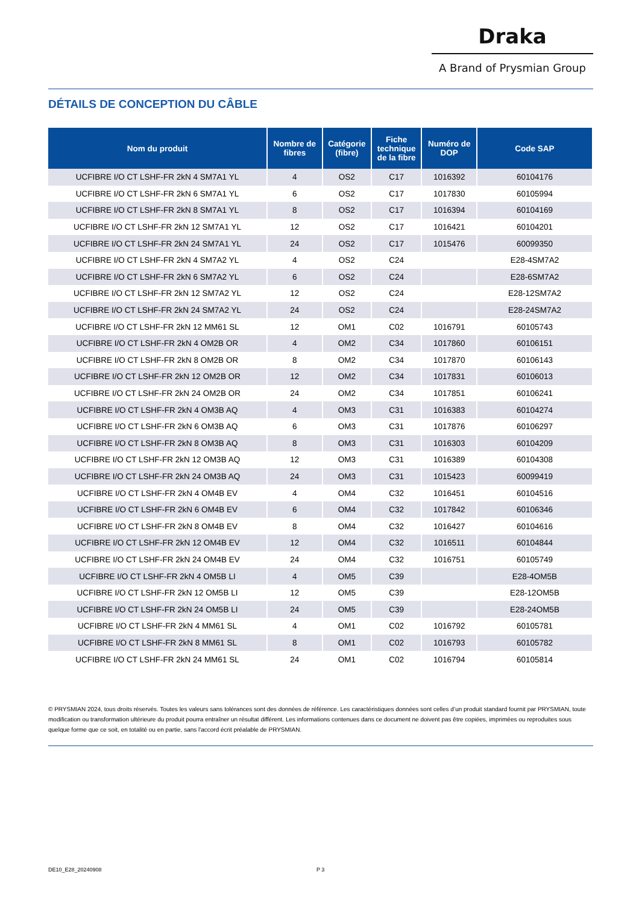Draka
A Brand of Prysmian Group
DÉTAILS DE CONCEPTION DU CÂBLE
| Nom du produit | Nombre de fibres | Catégorie (fibre) | Fiche technique de la fibre | Numéro de DOP | Code SAP |
| --- | --- | --- | --- | --- | --- |
| UCFIBRE I/O CT LSHF-FR 2kN 4 SM7A1 YL | 4 | OS2 | C17 | 1016392 | 60104176 |
| UCFIBRE I/O CT LSHF-FR 2kN 6 SM7A1 YL | 6 | OS2 | C17 | 1017830 | 60105994 |
| UCFIBRE I/O CT LSHF-FR 2kN 8 SM7A1 YL | 8 | OS2 | C17 | 1016394 | 60104169 |
| UCFIBRE I/O CT LSHF-FR 2kN 12 SM7A1 YL | 12 | OS2 | C17 | 1016421 | 60104201 |
| UCFIBRE I/O CT LSHF-FR 2kN 24 SM7A1 YL | 24 | OS2 | C17 | 1015476 | 60099350 |
| UCFIBRE I/O CT LSHF-FR 2kN 4 SM7A2 YL | 4 | OS2 | C24 | | E28-4SM7A2 |
| UCFIBRE I/O CT LSHF-FR 2kN 6 SM7A2 YL | 6 | OS2 | C24 | | E28-6SM7A2 |
| UCFIBRE I/O CT LSHF-FR 2kN 12 SM7A2 YL | 12 | OS2 | C24 | | E28-12SM7A2 |
| UCFIBRE I/O CT LSHF-FR 2kN 24 SM7A2 YL | 24 | OS2 | C24 | | E28-24SM7A2 |
| UCFIBRE I/O CT LSHF-FR 2kN 12 MM61 SL | 12 | OM1 | C02 | 1016791 | 60105743 |
| UCFIBRE I/O CT LSHF-FR 2kN 4 OM2B OR | 4 | OM2 | C34 | 1017860 | 60106151 |
| UCFIBRE I/O CT LSHF-FR 2kN 8 OM2B OR | 8 | OM2 | C34 | 1017870 | 60106143 |
| UCFIBRE I/O CT LSHF-FR 2kN 12 OM2B OR | 12 | OM2 | C34 | 1017831 | 60106013 |
| UCFIBRE I/O CT LSHF-FR 2kN 24 OM2B OR | 24 | OM2 | C34 | 1017851 | 60106241 |
| UCFIBRE I/O CT LSHF-FR 2kN 4 OM3B AQ | 4 | OM3 | C31 | 1016383 | 60104274 |
| UCFIBRE I/O CT LSHF-FR 2kN 6 OM3B AQ | 6 | OM3 | C31 | 1017876 | 60106297 |
| UCFIBRE I/O CT LSHF-FR 2kN 8 OM3B AQ | 8 | OM3 | C31 | 1016303 | 60104209 |
| UCFIBRE I/O CT LSHF-FR 2kN 12 OM3B AQ | 12 | OM3 | C31 | 1016389 | 60104308 |
| UCFIBRE I/O CT LSHF-FR 2kN 24 OM3B AQ | 24 | OM3 | C31 | 1015423 | 60099419 |
| UCFIBRE I/O CT LSHF-FR 2kN 4 OM4B EV | 4 | OM4 | C32 | 1016451 | 60104516 |
| UCFIBRE I/O CT LSHF-FR 2kN 6 OM4B EV | 6 | OM4 | C32 | 1017842 | 60106346 |
| UCFIBRE I/O CT LSHF-FR 2kN 8 OM4B EV | 8 | OM4 | C32 | 1016427 | 60104616 |
| UCFIBRE I/O CT LSHF-FR 2kN 12 OM4B EV | 12 | OM4 | C32 | 1016511 | 60104844 |
| UCFIBRE I/O CT LSHF-FR 2kN 24 OM4B EV | 24 | OM4 | C32 | 1016751 | 60105749 |
| UCFIBRE I/O CT LSHF-FR 2kN 4 OM5B LI | 4 | OM5 | C39 | | E28-4OM5B |
| UCFIBRE I/O CT LSHF-FR 2kN 12 OM5B LI | 12 | OM5 | C39 | | E28-12OM5B |
| UCFIBRE I/O CT LSHF-FR 2kN 24 OM5B LI | 24 | OM5 | C39 | | E28-24OM5B |
| UCFIBRE I/O CT LSHF-FR 2kN 4 MM61 SL | 4 | OM1 | C02 | 1016792 | 60105781 |
| UCFIBRE I/O CT LSHF-FR 2kN 8 MM61 SL | 8 | OM1 | C02 | 1016793 | 60105782 |
| UCFIBRE I/O CT LSHF-FR 2kN 24 MM61 SL | 24 | OM1 | C02 | 1016794 | 60105814 |
© PRYSMIAN 2024, tous droits réservés. Toutes les valeurs sans tolérances sont des données de référence. Les caractéristiques données sont celles d’un produit standard fournit par PRYSMIAN, toute modification ou transformation ultérieure du produit pourra entraîner un résultat différent. Les informations contenues dans ce document ne doivent pas être copiées, imprimées ou reproduites sous quelque forme que ce soit, en totalité ou en partie, sans l'accord écrit préalable de PRYSMIAN.
DE10_E28_20240908 P 3